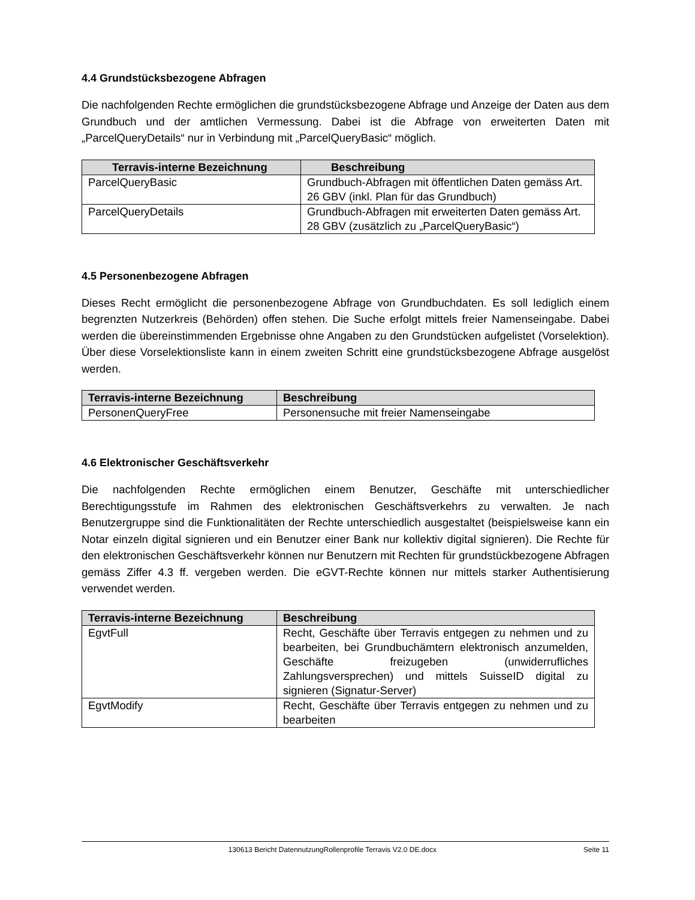4.4 Grundstücksbezogene Abfragen
Die nachfolgenden Rechte ermöglichen die grundstücksbezogene Abfrage und Anzeige der Daten aus dem Grundbuch und der amtlichen Vermessung. Dabei ist die Abfrage von erweiterten Daten mit „ParcelQueryDetails“ nur in Verbindung mit „ParcelQueryBasic“ möglich.
| Terravis-interne Bezeichnung | Beschreibung |
| --- | --- |
| ParcelQueryBasic | Grundbuch-Abfragen mit öffentlichen Daten gemäss Art. 26 GBV (inkl. Plan für das Grundbuch) |
| ParcelQueryDetails | Grundbuch-Abfragen mit erweiterten Daten gemäss Art. 28 GBV (zusätzlich zu „ParcelQueryBasic“) |
4.5 Personenbezogene Abfragen
Dieses Recht ermöglicht die personenbezogene Abfrage von Grundbuchdaten. Es soll lediglich einem begrenzten Nutzerkreis (Behörden) offen stehen. Die Suche erfolgt mittels freier Namenseingabe. Dabei werden die übereinstimmenden Ergebnisse ohne Angaben zu den Grundstücken aufgelistet (Vorselektion). Über diese Vorselektionsliste kann in einem zweiten Schritt eine grundstücksbezogene Abfrage ausgelöst werden.
| Terravis-interne Bezeichnung | Beschreibung |
| --- | --- |
| PersonenQueryFree | Personensuche mit freier Namenseingabe |
4.6 Elektronischer Geschäftsverkehr
Die nachfolgenden Rechte ermöglichen einem Benutzer, Geschäfte mit unterschiedlicher Berechtigungsstufe im Rahmen des elektronischen Geschäftsverkehrs zu verwalten. Je nach Benutzergruppe sind die Funktionalitäten der Rechte unterschiedlich ausgestaltet (beispielsweise kann ein Notar einzeln digital signieren und ein Benutzer einer Bank nur kollektiv digital signieren). Die Rechte für den elektronischen Geschäftsverkehr können nur Benutzern mit Rechten für grundstückbezogene Abfragen gemäss Ziffer 4.3 ff. vergeben werden. Die eGVT-Rechte können nur mittels starker Authentisierung verwendet werden.
| Terravis-interne Bezeichnung | Beschreibung |
| --- | --- |
| EgvtFull | Recht, Geschäfte über Terravis entgegen zu nehmen und zu bearbeiten, bei Grundbuchämtern elektronisch anzumelden, Geschäfte freizugeben (unwiderrufliches Zahlungsversprechen) und mittels SuisseID digital zu signieren (Signatur-Server) |
| EgvtModify | Recht, Geschäfte über Terravis entgegen zu nehmen und zu bearbeiten |
130613 Bericht DatennutzungRollenprofile Terravis V2.0 DE.docx Seite 11